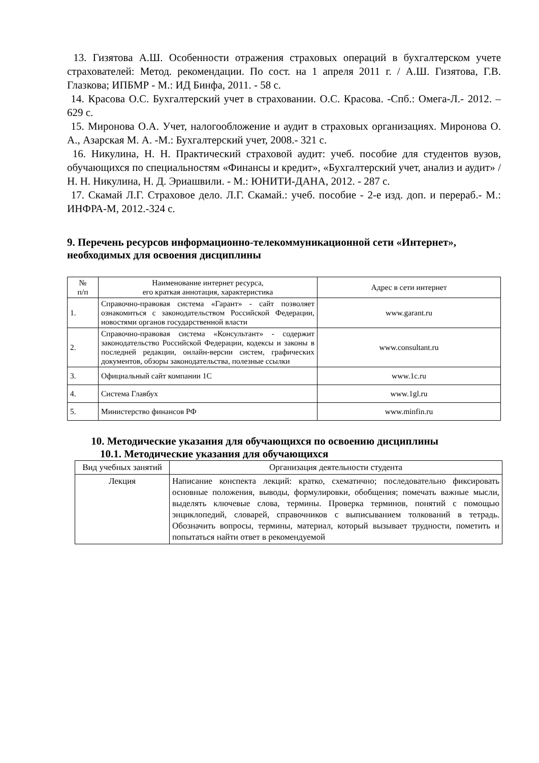13. Гизятова А.Ш. Особенности отражения страховых операций в бухгалтерском учете страхователей: Метод. рекомендации. По сост. на 1 апреля 2011 г. / А.Ш. Гизятова, Г.В. Глазкова; ИПБМР - М.: ИД Бинфа, 2011. - 58 с.
14. Красова О.С. Бухгалтерский учет в страховании. О.С. Красова. -Спб.: Омега-Л.- 2012. – 629 с.
15. Миронова О.А. Учет, налогообложение и аудит в страховых организациях. Миронова О. А., Азарская М. А. -М.: Бухгалтерский учет, 2008.- 321 с.
16. Никулина, Н. Н. Практический страховой аудит: учеб. пособие для студентов вузов, обучающихся по специальностям «Финансы и кредит», «Бухгалтерский учет, анализ и аудит» / Н. Н. Никулина, Н. Д. Эриашвили. - М.: ЮНИТИ-ДАНА, 2012. - 287 с.
17. Скамай Л.Г. Страховое дело. Л.Г. Скамай.: учеб. пособие - 2-е изд. доп. и перераб.- М.: ИНФРА-М, 2012.-324 с.
9. Перечень ресурсов информационно-телекоммуникационной сети «Интернет», необходимых для освоения дисциплины
| № п/п | Наименование интернет ресурса, его краткая аннотация, характеристика | Адрес в сети интернет |
| --- | --- | --- |
| 1. | Справочно-правовая система «Гарант» - сайт позволяет ознакомиться с законодательством Российской Федерации, новостями органов государственной власти | www.garant.ru |
| 2. | Справочно-правовая система «Консультант» - содержит законодательство Российской Федерации, кодексы и законы в последней редакции, онлайн-версии систем, графических документов, обзоры законодательства, полезные ссылки | www.consultant.ru |
| 3. | Официальный сайт компании 1С | www.1c.ru |
| 4. | Система Главбух | www.1gl.ru |
| 5. | Министерство финансов РФ | www.minfin.ru |
10. Методические указания для обучающихся по освоению дисциплины
10.1. Методические указания для обучающихся
| Вид учебных занятий | Организация деятельности студента |
| --- | --- |
| Лекция | Написание конспекта лекций: кратко, схематично; последовательно фиксировать основные положения, выводы, формулировки, обобщения; помечать важные мысли, выделять ключевые слова, термины. Проверка терминов, понятий с помощью энциклопедий, словарей, справочников с выписыванием толкований в тетрадь. Обозначить вопросы, термины, материал, который вызывает трудности, пометить и попытаться найти ответ в рекомендуемой |